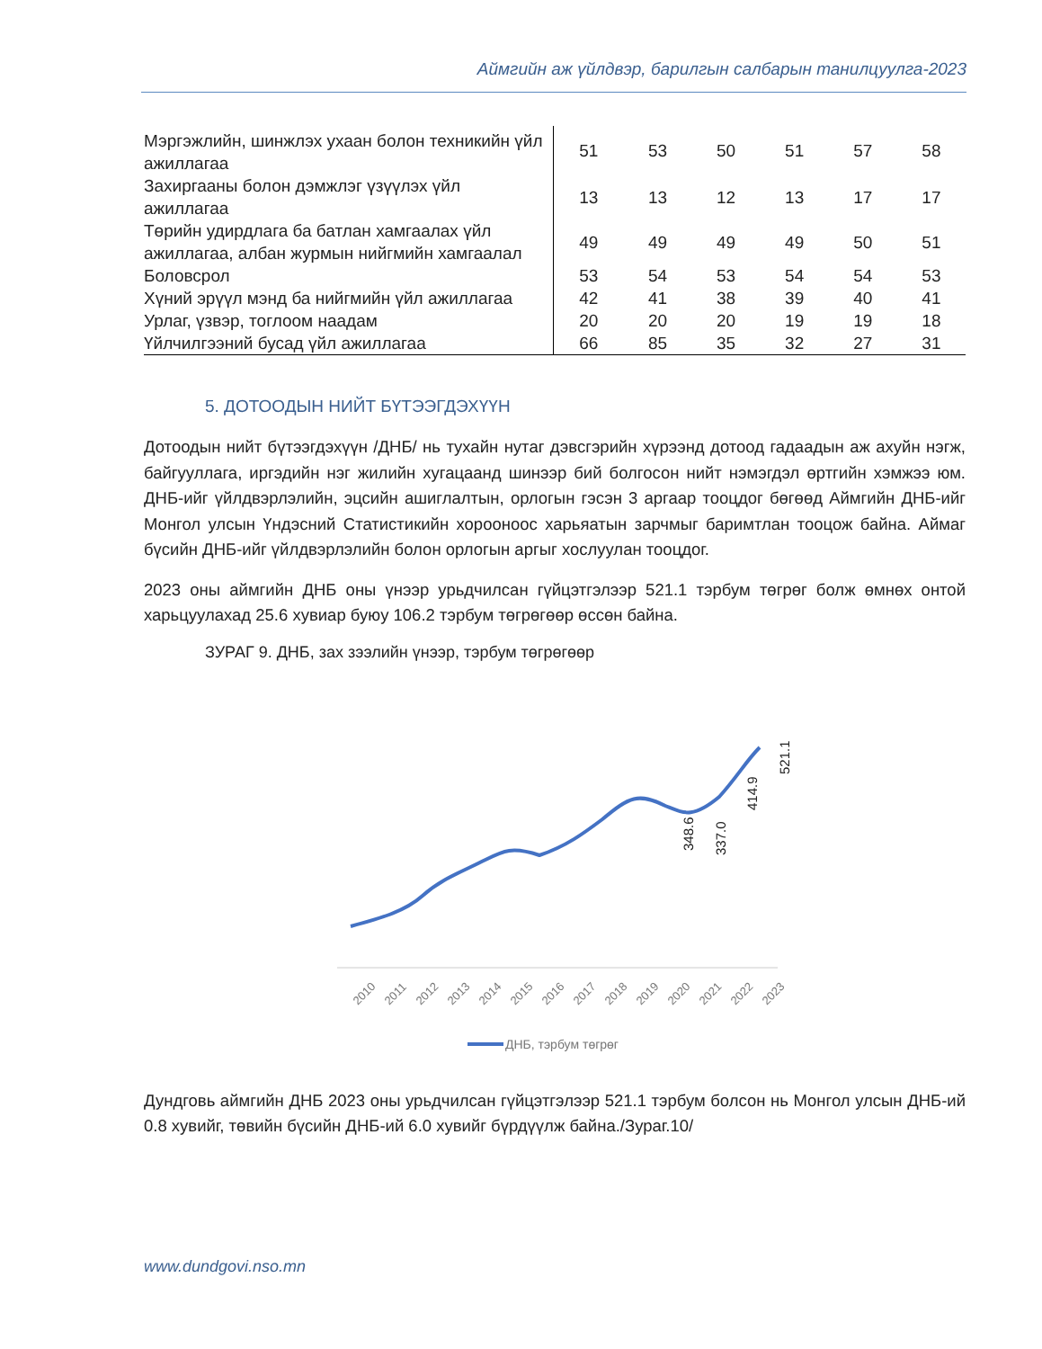Аймгийн аж үйлдвэр, барилгын салбарын танилцуулга-2023
| Мэргэжлийн, шинжлэх ухаан болон техникийн үйл ажиллагаа | 51 | 53 | 50 | 51 | 57 | 58 |
| Захиргааны болон дэмжлэг үзүүлэх үйл ажиллагаа | 13 | 13 | 12 | 13 | 17 | 17 |
| Төрийн удирдлага ба батлан хамгаалах үйл ажиллагаа, албан журмын нийгмийн хамгаалал | 49 | 49 | 49 | 49 | 50 | 51 |
| Боловсрол | 53 | 54 | 53 | 54 | 54 | 53 |
| Хүний эрүүл мэнд ба нийгмийн үйл ажиллагаа | 42 | 41 | 38 | 39 | 40 | 41 |
| Урлаг, үзвэр, тоглоом наадам | 20 | 20 | 20 | 19 | 19 | 18 |
| Үйлчилгээний бусад үйл ажиллагаа | 66 | 85 | 35 | 32 | 27 | 31 |
5. ДОТООДЫН НИЙТ БҮТЭЭГДЭХҮҮН
Дотоодын нийт бүтээгдэхүүн /ДНБ/ нь тухайн нутаг дэвсгэрийн хүрээнд дотоод гадаадын аж ахуйн нэгж, байгууллага, иргэдийн нэг жилийн хугацаанд шинээр бий болгосон нийт нэмэгдэл өртгийн хэмжээ юм. ДНБ-ийг үйлдвэрлэлийн, эцсийн ашиглалтын, орлогын гэсэн 3 аргаар тооцдог бөгөөд Аймгийн ДНБ-ийг Монгол улсын Үндэсний Статистикийн хорооноос харьяатын зарчмыг баримтлан тооцож байна. Аймаг бүсийн ДНБ-ийг үйлдвэрлэлийн болон орлогын аргыг хослуулан тооцдог.
2023 оны аймгийн ДНБ оны үнээр урьдчилсан гүйцэтгэлээр 521.1 тэрбум төгрөг болж өмнөх онтой харьцуулахад 25.6 хувиар буюу 106.2 тэрбум төгрөгөөр өссөн байна.
ЗУРАГ 9. ДНБ, зах зээлийн үнээр, тэрбум төгрөгөөр
348.6
337.0
414.9
521.1
2010
2011
2012
2013
2014
2015
2016
2017
2018
2019
2020
2021
2022
2023
ДНБ, тэрбум төгрөг
Дундговь аймгийн ДНБ 2023 оны урьдчилсан гүйцэтгэлээр 521.1 тэрбум болсон нь Монгол улсын ДНБ-ий 0.8 хувийг, төвийн бүсийн ДНБ-ий 6.0 хувийг бүрдүүлж байна./Зураг.10/
www.dundgovi.nso.mn